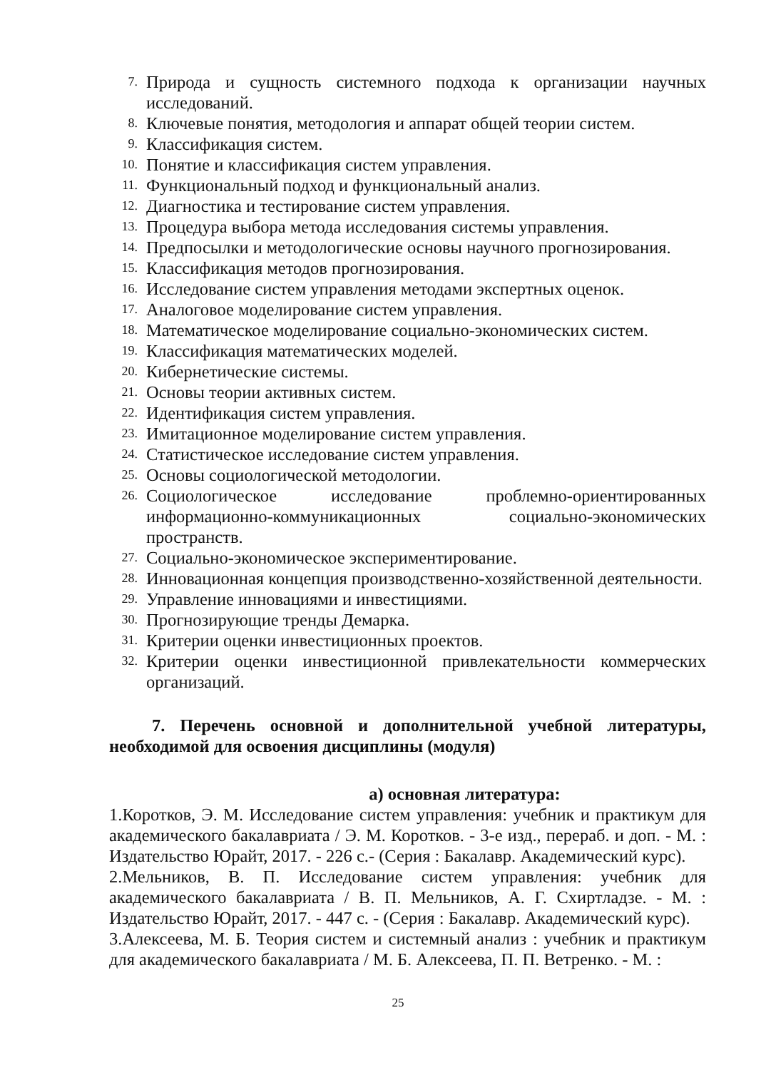7. Природа и сущность системного подхода к организации научных исследований.
8. Ключевые понятия, методология и аппарат общей теории систем.
9. Классификация систем.
10. Понятие и классификация систем управления.
11. Функциональный подход и функциональный анализ.
12. Диагностика и тестирование систем управления.
13. Процедура выбора метода исследования системы управления.
14. Предпосылки и методологические основы научного прогнозирования.
15. Классификация методов прогнозирования.
16. Исследование систем управления методами экспертных оценок.
17. Аналоговое моделирование систем управления.
18. Математическое моделирование социально-экономических систем.
19. Классификация математических моделей.
20. Кибернетические системы.
21. Основы теории активных систем.
22. Идентификация систем управления.
23. Имитационное моделирование систем управления.
24. Статистическое исследование систем управления.
25. Основы социологической методологии.
26. Социологическое исследование проблемно-ориентированных информационно-коммуникационных социально-экономических пространств.
27. Социально-экономическое экспериментирование.
28. Инновационная концепция производственно-хозяйственной деятельности.
29. Управление инновациями и инвестициями.
30. Прогнозирующие тренды Демарка.
31. Критерии оценки инвестиционных проектов.
32. Критерии оценки инвестиционной привлекательности коммерческих организаций.
7. Перечень основной и дополнительной учебной литературы, необходимой для освоения дисциплины (модуля)
а) основная литература:
1.Коротков, Э. М. Исследование систем управления: учебник и практикум для академического бакалавриата / Э. М. Коротков. - 3-е изд., перераб. и доп. - М. : Издательство Юрайт, 2017. - 226 с.- (Серия : Бакалавр. Академический курс).
2.Мельников, В. П. Исследование систем управления: учебник для академического бакалавриата / В. П. Мельников, А. Г. Схиртладзе. - М. : Издательство Юрайт, 2017. - 447 с. - (Серия : Бакалавр. Академический курс).
3.Алексеева, М. Б. Теория систем и системный анализ : учебник и практикум для академического бакалавриата / М. Б. Алексеева, П. П. Ветренко. - М. :
25